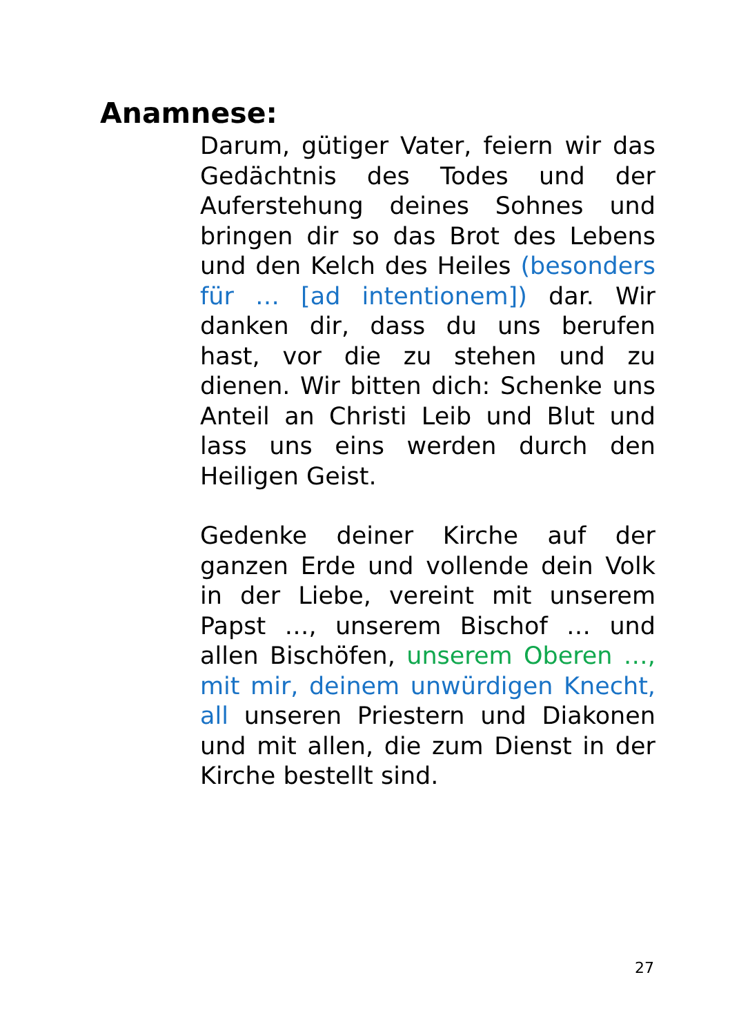Anamnese:
Darum, gütiger Vater, feiern wir das Gedächtnis des Todes und der Auferstehung deines Sohnes und bringen dir so das Brot des Lebens und den Kelch des Heiles (besonders für … [ad intentionem]) dar. Wir danken dir, dass du uns berufen hast, vor die zu stehen und zu dienen. Wir bitten dich: Schenke uns Anteil an Christi Leib und Blut und lass uns eins werden durch den Heiligen Geist.
Gedenke deiner Kirche auf der ganzen Erde und vollende dein Volk in der Liebe, vereint mit unserem Papst …, unserem Bischof … und allen Bischöfen, unserem Oberen …, mit mir, deinem unwürdigen Knecht, all unseren Priestern und Diakonen und mit allen, die zum Dienst in der Kirche bestellt sind.
27